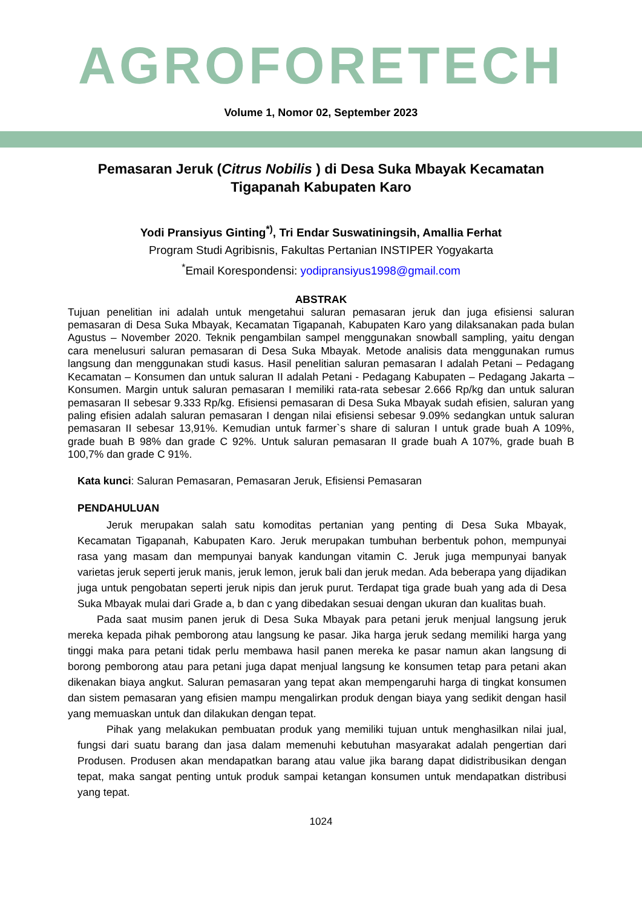AGROFORETECH
Volume 1, Nomor 02, September 2023
Pemasaran Jeruk (Citrus Nobilis ) di Desa Suka Mbayak Kecamatan Tigapanah Kabupaten Karo
Yodi Pransiyus Ginting<sup>*)</sup>, Tri Endar Suswatiningsih, Amallia Ferhat
Program Studi Agribisnis, Fakultas Pertanian INSTIPER Yogyakarta
<sup>*</sup> Email Korespondensi: yodipransiyus1998@gmail.com
ABSTRAK
Tujuan penelitian ini adalah untuk mengetahui saluran pemasaran jeruk dan juga efisiensi saluran pemasaran di Desa Suka Mbayak, Kecamatan Tigapanah, Kabupaten Karo yang dilaksanakan pada bulan Agustus – November 2020. Teknik pengambilan sampel menggunakan snowball sampling, yaitu dengan cara menelusuri saluran pemasaran di Desa Suka Mbayak. Metode analisis data menggunakan rumus langsung dan menggunakan studi kasus. Hasil penelitian saluran pemasaran I adalah Petani – Pedagang Kecamatan – Konsumen dan untuk saluran II adalah Petani - Pedagang Kabupaten – Pedagang Jakarta – Konsumen. Margin untuk saluran pemasaran I memiliki rata-rata sebesar 2.666 Rp/kg dan untuk saluran pemasaran II sebesar 9.333 Rp/kg. Efisiensi pemasaran di Desa Suka Mbayak sudah efisien, saluran yang paling efisien adalah saluran pemasaran I dengan nilai efisiensi sebesar 9.09% sedangkan untuk saluran pemasaran II sebesar 13,91%. Kemudian untuk farmer`s share di saluran I untuk grade buah A 109%, grade buah B 98% dan grade C 92%. Untuk saluran pemasaran II grade buah A 107%, grade buah B 100,7% dan grade C 91%.
Kata kunci: Saluran Pemasaran, Pemasaran Jeruk, Efisiensi Pemasaran
PENDAHULUAN
Jeruk merupakan salah satu komoditas pertanian yang penting di Desa Suka Mbayak, Kecamatan Tigapanah, Kabupaten Karo. Jeruk merupakan tumbuhan berbentuk pohon, mempunyai rasa yang masam dan mempunyai banyak kandungan vitamin C. Jeruk juga mempunyai banyak varietas jeruk seperti jeruk manis, jeruk lemon, jeruk bali dan jeruk medan. Ada beberapa yang dijadikan juga untuk pengobatan seperti jeruk nipis dan jeruk purut. Terdapat tiga grade buah yang ada di Desa Suka Mbayak mulai dari Grade a, b dan c yang dibedakan sesuai dengan ukuran dan kualitas buah.
Pada saat musim panen jeruk di Desa Suka Mbayak para petani jeruk menjual langsung jeruk mereka kepada pihak pemborong atau langsung ke pasar. Jika harga jeruk sedang memiliki harga yang tinggi maka para petani tidak perlu membawa hasil panen mereka ke pasar namun akan langsung di borong pemborong atau para petani juga dapat menjual langsung ke konsumen tetap para petani akan dikenakan biaya angkut. Saluran pemasaran yang tepat akan mempengaruhi harga di tingkat konsumen dan sistem pemasaran yang efisien mampu mengalirkan produk dengan biaya yang sedikit dengan hasil yang memuaskan untuk dan dilakukan dengan tepat.
Pihak yang melakukan pembuatan produk yang memiliki tujuan untuk menghasilkan nilai jual, fungsi dari suatu barang dan jasa dalam memenuhi kebutuhan masyarakat adalah pengertian dari Produsen. Produsen akan mendapatkan barang atau value jika barang dapat didistribusikan dengan tepat, maka sangat penting untuk produk sampai ketangan konsumen untuk mendapatkan distribusi yang tepat.
1024